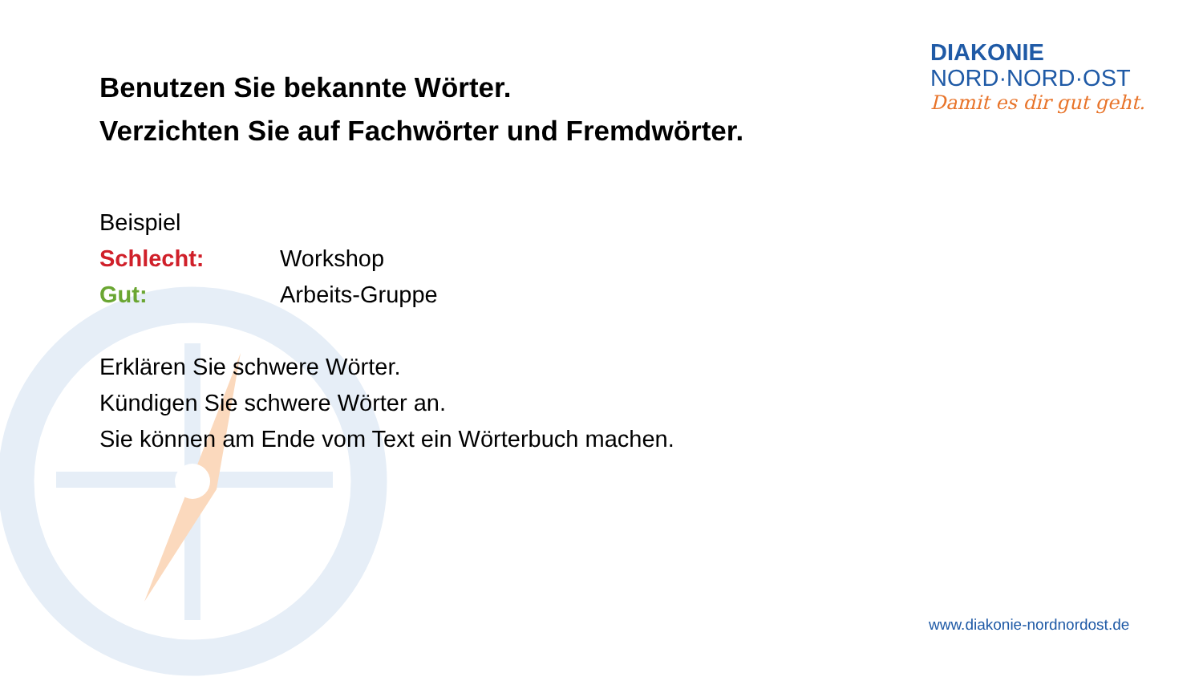Benutzen Sie bekannte Wörter.
Verzichten Sie auf Fachwörter und Fremdwörter.
Beispiel
Schlecht: Workshop
Gut: Arbeits-Gruppe
Erklären Sie schwere Wörter.
Kündigen Sie schwere Wörter an.
Sie können am Ende vom Text ein Wörterbuch machen.
DIAKONIE
NORD·NORD·OST
Damit es dir gut geht.
www.diakonie-nordnordost.de